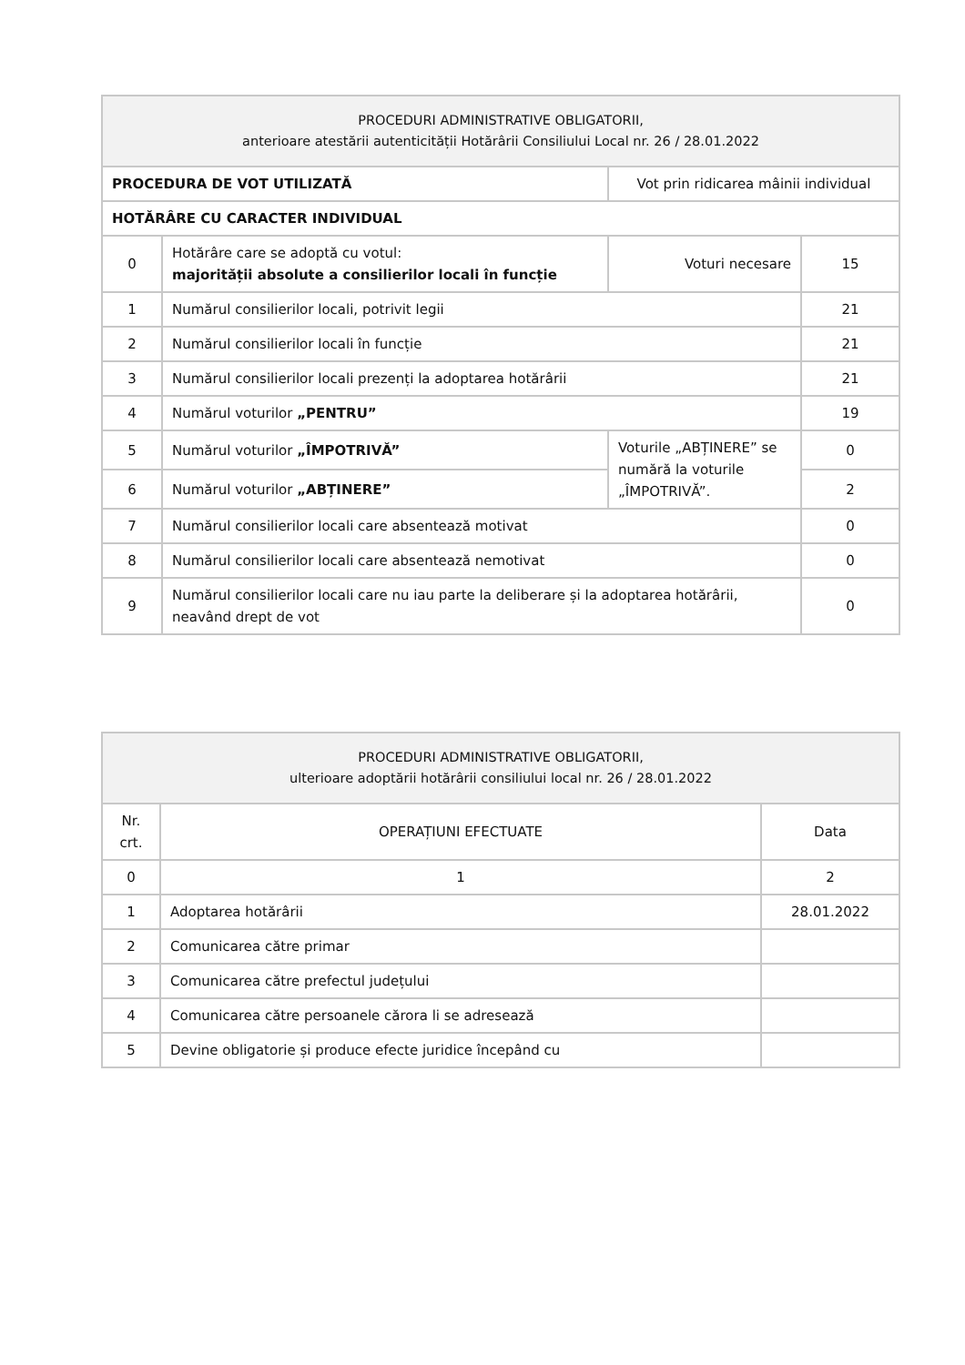| PROCEDURI ADMINISTRATIVE OBLIGATORII, anterioare atestării autenticității Hotărârii Consiliului Local nr. 26 / 28.01.2022 | | | |
| --- | --- | --- | --- |
| PROCEDURA DE VOT UTILIZATĂ | | Vot prin ridicarea mâinii individual | |
| HOTĂRÂRE CU CARACTER INDIVIDUAL | | | |
| 0 | Hotărâre care se adoptă cu votul: majorității absolute a consilierilor locali în funcție | Voturi necesare | 15 |
| 1 | Numărul consilierilor locali, potrivit legii | | 21 |
| 2 | Numărul consilierilor locali în funcție | | 21 |
| 3 | Numărul consilierilor locali prezenți la adoptarea hotărârii | | 21 |
| 4 | Numărul voturilor „PENTRU” | | 19 |
| 5 | Numărul voturilor „ÎMPOTRIVĂ” | Voturile „ABȚINERE” se numără la voturile „ÎMPOTRIVĂ”. | 0 |
| 6 | Numărul voturilor „ABȚINERE” | | 2 |
| 7 | Numărul consilierilor locali care absentează motivat | | 0 |
| 8 | Numărul consilierilor locali care absentează nemotivat | | 0 |
| 9 | Numărul consilierilor locali care nu iau parte la deliberare și la adoptarea hotărârii, neavând drept de vot | | 0 |
| PROCEDURI ADMINISTRATIVE OBLIGATORII, ulterioare adoptării hotărârii consiliului local nr. 26 / 28.01.2022 | | |
| --- | --- | --- |
| Nr. crt. | OPERAȚIUNI EFECTUATE | Data |
| 0 | 1 | 2 |
| 1 | Adoptarea hotărârii | 28.01.2022 |
| 2 | Comunicarea către primar | |
| 3 | Comunicarea către prefectul județului | |
| 4 | Comunicarea către persoanele cărora li se adresează | |
| 5 | Devine obligatorie și produce efecte juridice începând cu | |